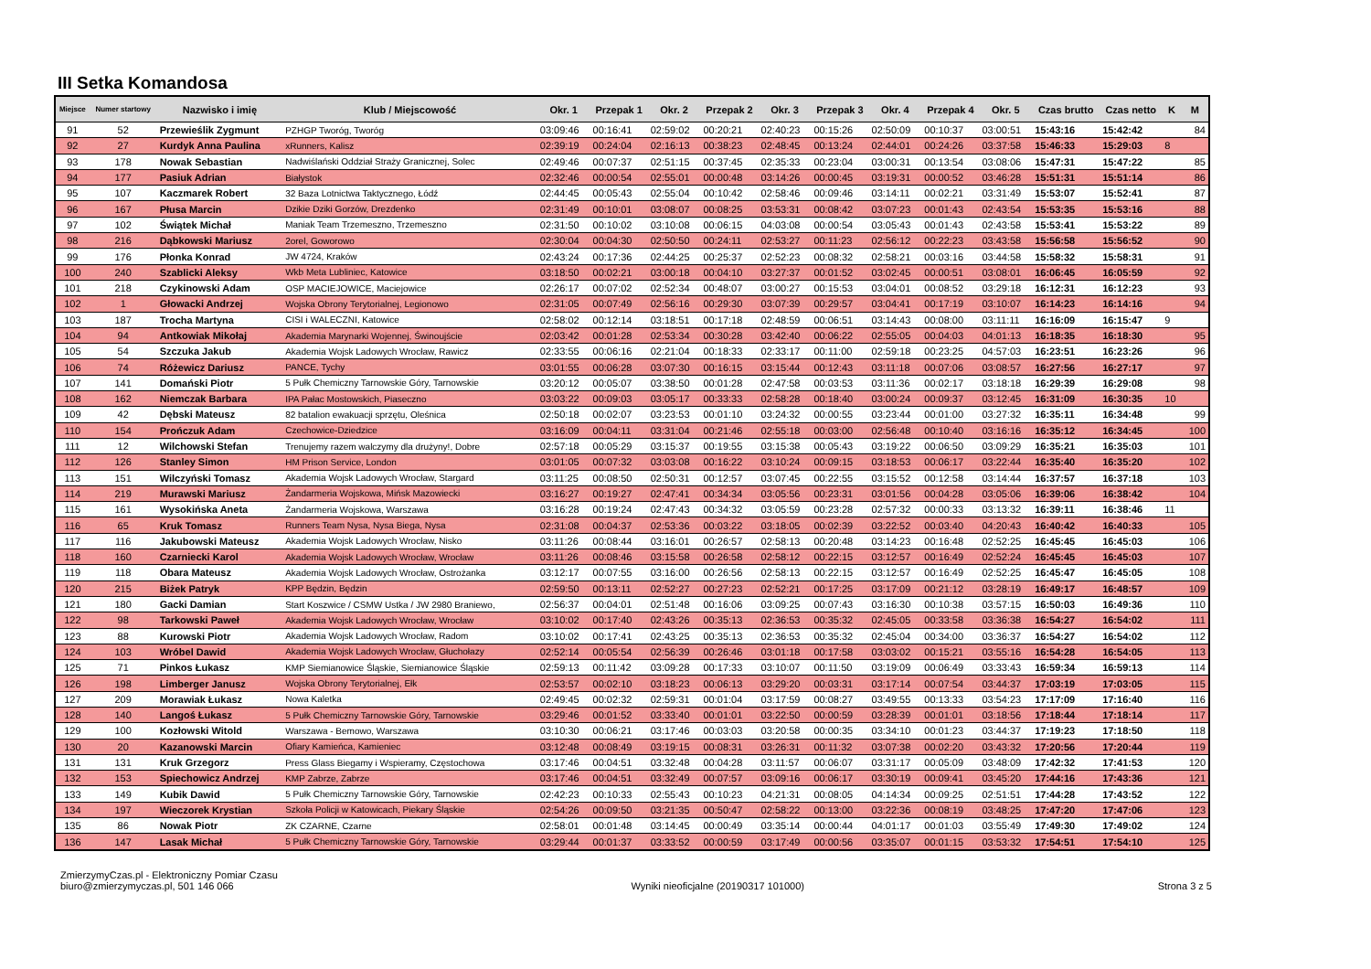III Setka Komandosa
| Miejsce | Numer startowy | Nazwisko i imię | Klub / Miejscowość | Okr. 1 | Przepak 1 | Okr. 2 | Przepak 2 | Okr. 3 | Przepak 3 | Okr. 4 | Przepak 4 | Okr. 5 | Czas brutto | Czas netto | K | M |
| --- | --- | --- | --- | --- | --- | --- | --- | --- | --- | --- | --- | --- | --- | --- | --- | --- |
| 91 | 52 | Przewieślik Zygmunt | PZHGP Tworóg, Tworóg | 03:09:46 | 00:16:41 | 02:59:02 | 00:20:21 | 02:40:23 | 00:15:26 | 02:50:09 | 00:10:37 | 03:00:51 | 15:43:16 | 15:42:42 | | 84 |
| 92 | 27 | Kurdyk Anna Paulina | xRunners, Kalisz | 02:39:19 | 00:24:04 | 02:16:13 | 00:38:23 | 02:48:45 | 00:13:24 | 02:44:01 | 00:24:26 | 03:37:58 | 15:46:33 | 15:29:03 | 8 | |
| 93 | 178 | Nowak Sebastian | Nadwiślański Oddział Straży Granicznej, Solec | 02:49:46 | 00:07:37 | 02:51:15 | 00:37:45 | 02:35:33 | 00:23:04 | 03:00:31 | 00:13:54 | 03:08:06 | 15:47:31 | 15:47:22 | | 85 |
| 94 | 177 | Pasiuk Adrian | Białystok | 02:32:46 | 00:00:54 | 02:55:01 | 00:00:48 | 03:14:26 | 00:00:45 | 03:19:31 | 00:00:52 | 03:46:28 | 15:51:31 | 15:51:14 | | 86 |
| 95 | 107 | Kaczmarek Robert | 32 Baza Lotnictwa Taktycznego, Łódź | 02:44:45 | 00:05:43 | 02:55:04 | 00:10:42 | 02:58:46 | 00:09:46 | 03:14:11 | 00:02:21 | 03:31:49 | 15:53:07 | 15:52:41 | | 87 |
| 96 | 167 | Płusa Marcin | Dzikie Dziki Gorzów, Drezdenko | 02:31:49 | 00:10:01 | 03:08:07 | 00:08:25 | 03:53:31 | 00:08:42 | 03:07:23 | 00:01:43 | 02:43:54 | 15:53:35 | 15:53:16 | | 88 |
| 97 | 102 | Świątek Michał | Maniak Team Trzemeszno, Trzemeszno | 02:31:50 | 00:10:02 | 03:10:08 | 00:06:15 | 04:03:08 | 00:00:54 | 03:05:43 | 00:01:43 | 02:43:58 | 15:53:41 | 15:53:22 | | 89 |
| 98 | 216 | Dąbkowski Mariusz | 2orel, Goworowo | 02:30:04 | 00:04:30 | 02:50:50 | 00:24:11 | 02:53:27 | 00:11:23 | 02:56:12 | 00:22:23 | 03:43:58 | 15:56:58 | 15:56:52 | | 90 |
| 99 | 176 | Płonka Konrad | JW 4724, Kraków | 02:43:24 | 00:17:36 | 02:44:25 | 00:25:37 | 02:52:23 | 00:08:32 | 02:58:21 | 00:03:16 | 03:44:58 | 15:58:32 | 15:58:31 | | 91 |
| 100 | 240 | Szablicki Aleksy | Wkb Meta Lubliniec, Katowice | 03:18:50 | 00:02:21 | 03:00:18 | 00:04:10 | 03:27:37 | 00:01:52 | 03:02:45 | 00:00:51 | 03:08:01 | 16:06:45 | 16:05:59 | | 92 |
| 101 | 218 | Czykinowski Adam | OSP MACIEJOWICE, Maciejowice | 02:26:17 | 00:07:02 | 02:52:34 | 00:48:07 | 03:00:27 | 00:15:53 | 03:04:01 | 00:08:52 | 03:29:18 | 16:12:31 | 16:12:23 | | 93 |
| 102 | 1 | Głowacki Andrzej | Wojska Obrony Terytorialnej, Legionowo | 02:31:05 | 00:07:49 | 02:56:16 | 00:29:30 | 03:07:39 | 00:29:57 | 03:04:41 | 00:17:19 | 03:10:07 | 16:14:23 | 16:14:16 | | 94 |
| 103 | 187 | Trocha Martyna | CISI i WALECZNI, Katowice | 02:58:02 | 00:12:14 | 03:18:51 | 00:17:18 | 02:48:59 | 00:06:51 | 03:14:43 | 00:08:00 | 03:11:11 | 16:16:09 | 16:15:47 | 9 | |
| 104 | 94 | Antkowiak Mikołaj | Akademia Marynarki Wojennej, Świnoujście | 02:03:42 | 00:01:28 | 02:53:34 | 00:30:28 | 03:42:40 | 00:06:22 | 02:55:05 | 00:04:03 | 04:01:13 | 16:18:35 | 16:18:30 | | 95 |
| 105 | 54 | Szczuka Jakub | Akademia Wojsk Ladowych Wrocław, Rawicz | 02:33:55 | 00:06:16 | 02:21:04 | 00:18:33 | 02:33:17 | 00:11:00 | 02:59:18 | 00:23:25 | 04:57:03 | 16:23:51 | 16:23:26 | | 96 |
| 106 | 74 | Różewicz Dariusz | PANCE, Tychy | 03:01:55 | 00:06:28 | 03:07:30 | 00:16:15 | 03:15:44 | 00:12:43 | 03:11:18 | 00:07:06 | 03:08:57 | 16:27:56 | 16:27:17 | | 97 |
| 107 | 141 | Domański Piotr | 5 Pułk Chemiczny Tarnowskie Góry, Tarnowskie | 03:20:12 | 00:05:07 | 03:38:50 | 00:01:28 | 02:47:58 | 00:03:53 | 03:11:36 | 00:02:17 | 03:18:18 | 16:29:39 | 16:29:08 | | 98 |
| 108 | 162 | Niemczak Barbara | IPA Pałac Mostowskich, Piaseczno | 03:03:22 | 00:09:03 | 03:05:17 | 00:33:33 | 02:58:28 | 00:18:40 | 03:00:24 | 00:09:37 | 03:12:45 | 16:31:09 | 16:30:35 | 10 | |
| 109 | 42 | Dębski Mateusz | 82 batalion ewakuacji sprzętu, Oleśnica | 02:50:18 | 00:02:07 | 03:23:53 | 00:01:10 | 03:24:32 | 00:00:55 | 03:23:44 | 00:01:00 | 03:27:32 | 16:35:11 | 16:34:48 | | 99 |
| 110 | 154 | Prończuk Adam | Czechowice-Dziedzice | 03:16:09 | 00:04:11 | 03:31:04 | 00:21:46 | 02:55:18 | 00:03:00 | 02:56:48 | 00:10:40 | 03:16:16 | 16:35:12 | 16:34:45 | | 100 |
| 111 | 12 | Wilchowski Stefan | Trenujemy razem walczymy dla drużyny!, Dobre | 02:57:18 | 00:05:29 | 03:15:37 | 00:19:55 | 03:15:38 | 00:05:43 | 03:19:22 | 00:06:50 | 03:09:29 | 16:35:21 | 16:35:03 | | 101 |
| 112 | 126 | Stanley Simon | HM Prison Service, London | 03:01:05 | 00:07:32 | 03:03:08 | 00:16:22 | 03:10:24 | 00:09:15 | 03:18:53 | 00:06:17 | 03:22:44 | 16:35:40 | 16:35:20 | | 102 |
| 113 | 151 | Wilczyński Tomasz | Akademia Wojsk Ladowych Wrocław, Stargard | 03:11:25 | 00:08:50 | 02:50:31 | 00:12:57 | 03:07:45 | 00:22:55 | 03:15:52 | 00:12:58 | 03:14:44 | 16:37:57 | 16:37:18 | | 103 |
| 114 | 219 | Murawski Mariusz | Żandarmeria Wojskowa, Mińsk Mazowiecki | 03:16:27 | 00:19:27 | 02:47:41 | 00:34:34 | 03:05:56 | 00:23:31 | 03:01:56 | 00:04:28 | 03:05:06 | 16:39:06 | 16:38:42 | | 104 |
| 115 | 161 | Wysokińska Aneta | Żandarmeria Wojskowa, Warszawa | 03:16:28 | 00:19:24 | 02:47:43 | 00:34:32 | 03:05:59 | 00:23:28 | 02:57:32 | 00:00:33 | 03:13:32 | 16:39:11 | 16:38:46 | 11 | |
| 116 | 65 | Kruk Tomasz | Runners Team Nysa, Nysa Biega, Nysa | 02:31:08 | 00:04:37 | 02:53:36 | 00:03:22 | 03:18:05 | 00:02:39 | 03:22:52 | 00:03:40 | 04:20:43 | 16:40:42 | 16:40:33 | | 105 |
| 117 | 116 | Jakubowski Mateusz | Akademia Wojsk Ladowych Wrocław, Nisko | 03:11:26 | 00:08:44 | 03:16:01 | 00:26:57 | 02:58:13 | 00:20:48 | 03:14:23 | 00:16:48 | 02:52:25 | 16:45:45 | 16:45:03 | | 106 |
| 118 | 160 | Czarniecki Karol | Akademia Wojsk Ladowych Wrocław, Wrocław | 03:11:26 | 00:08:46 | 03:15:58 | 00:26:58 | 02:58:12 | 00:22:15 | 03:12:57 | 00:16:49 | 02:52:24 | 16:45:45 | 16:45:03 | | 107 |
| 119 | 118 | Obara Mateusz | Akademia Wojsk Ladowych Wrocław, Ostrożanka | 03:12:17 | 00:07:55 | 03:16:00 | 00:26:56 | 02:58:13 | 00:22:15 | 03:12:57 | 00:16:49 | 02:52:25 | 16:45:47 | 16:45:05 | | 108 |
| 120 | 215 | Biżek Patryk | KPP Będzin, Będzin | 02:59:50 | 00:13:11 | 02:52:27 | 00:27:23 | 02:52:21 | 00:17:25 | 03:17:09 | 00:21:12 | 03:28:19 | 16:49:17 | 16:48:57 | | 109 |
| 121 | 180 | Gacki Damian | Start Koszwice / CSMW Ustka / JW 2980 Braniewo, | 02:56:37 | 00:04:01 | 02:51:48 | 00:16:06 | 03:09:25 | 00:07:43 | 03:16:30 | 00:10:38 | 03:57:15 | 16:50:03 | 16:49:36 | | 110 |
| 122 | 98 | Tarkowski Paweł | Akademia Wojsk Ladowych Wrocław, Wrocław | 03:10:02 | 00:17:40 | 02:43:26 | 00:35:13 | 02:36:53 | 00:35:32 | 02:45:05 | 00:33:58 | 03:36:38 | 16:54:27 | 16:54:02 | | 111 |
| 123 | 88 | Kurowski Piotr | Akademia Wojsk Ladowych Wrocław, Radom | 03:10:02 | 00:17:41 | 02:43:25 | 00:35:13 | 02:36:53 | 00:35:32 | 02:45:04 | 00:34:00 | 03:36:37 | 16:54:27 | 16:54:02 | | 112 |
| 124 | 103 | Wróbel Dawid | Akademia Wojsk Ladowych Wrocław, Głuchołazy | 02:52:14 | 00:05:54 | 02:56:39 | 00:26:46 | 03:01:18 | 00:17:58 | 03:03:02 | 00:15:21 | 03:55:16 | 16:54:28 | 16:54:05 | | 113 |
| 125 | 71 | Pinkos Łukasz | KMP Siemianowice Śląskie, Siemianowice Śląskie | 02:59:13 | 00:11:42 | 03:09:28 | 00:17:33 | 03:10:07 | 00:11:50 | 03:19:09 | 00:06:49 | 03:33:43 | 16:59:34 | 16:59:13 | | 114 |
| 126 | 198 | Limberger Janusz | Wojska Obrony Terytorialnej, Ełk | 02:53:57 | 00:02:10 | 03:18:23 | 00:06:13 | 03:29:20 | 00:03:31 | 03:17:14 | 00:07:54 | 03:44:37 | 17:03:19 | 17:03:05 | | 115 |
| 127 | 209 | Morawiak Łukasz | Nowa Kaletka | 02:49:45 | 00:02:32 | 02:59:31 | 00:01:04 | 03:17:59 | 00:08:27 | 03:49:55 | 00:13:33 | 03:54:23 | 17:17:09 | 17:16:40 | | 116 |
| 128 | 140 | Langoś Łukasz | 5 Pułk Chemiczny Tarnowskie Góry, Tarnowskie | 03:29:46 | 00:01:52 | 03:33:40 | 00:01:01 | 03:22:50 | 00:00:59 | 03:28:39 | 00:01:01 | 03:18:56 | 17:18:44 | 17:18:14 | | 117 |
| 129 | 100 | Kozłowski Witold | Warszawa - Bemowo, Warszawa | 03:10:30 | 00:06:21 | 03:17:46 | 00:03:03 | 03:20:58 | 00:00:35 | 03:34:10 | 00:01:23 | 03:44:37 | 17:19:23 | 17:18:50 | | 118 |
| 130 | 20 | Kazanowski Marcin | Ofiary Kamieńca, Kamieniec | 03:12:48 | 00:08:49 | 03:19:15 | 00:08:31 | 03:26:31 | 00:11:32 | 03:07:38 | 00:02:20 | 03:43:32 | 17:20:56 | 17:20:44 | | 119 |
| 131 | 131 | Kruk Grzegorz | Press Glass Biegamy i Wspieramy, Częstochowa | 03:17:46 | 00:04:51 | 03:32:48 | 00:04:28 | 03:11:57 | 00:06:07 | 03:31:17 | 00:05:09 | 03:48:09 | 17:42:32 | 17:41:53 | | 120 |
| 132 | 153 | Spiechowicz Andrzej | KMP Zabrze, Zabrze | 03:17:46 | 00:04:51 | 03:32:49 | 00:07:57 | 03:09:16 | 00:06:17 | 03:30:19 | 00:09:41 | 03:45:20 | 17:44:16 | 17:43:36 | | 121 |
| 133 | 149 | Kubik Dawid | 5 Pułk Chemiczny Tarnowskie Góry, Tarnowskie | 02:42:23 | 00:10:33 | 02:55:43 | 00:10:23 | 04:21:31 | 00:08:05 | 04:14:34 | 00:09:25 | 02:51:51 | 17:44:28 | 17:43:52 | | 122 |
| 134 | 197 | Wieczorek Krystian | Szkoła Policji w Katowicach, Piekary Śląskie | 02:54:26 | 00:09:50 | 03:21:35 | 00:50:47 | 02:58:22 | 00:13:00 | 03:22:36 | 00:08:19 | 03:48:25 | 17:47:20 | 17:47:06 | | 123 |
| 135 | 86 | Nowak Piotr | ZK CZARNE, Czarne | 02:58:01 | 00:01:48 | 03:14:45 | 00:00:49 | 03:35:14 | 00:00:44 | 04:01:17 | 00:01:03 | 03:55:49 | 17:49:30 | 17:49:02 | | 124 |
| 136 | 147 | Lasak Michał | 5 Pułk Chemiczny Tarnowskie Góry, Tarnowskie | 03:29:44 | 00:01:37 | 03:33:52 | 00:00:59 | 03:17:49 | 00:00:56 | 03:35:07 | 00:01:15 | 03:53:32 | 17:54:51 | 17:54:10 | | 125 |
ZmierzymyCzas.pl - Elektroniczny Pomiar Czasu
biuro@zmierzymyczas.pl, 501 146 066
Wyniki nieoficjalne (20190317 101000)
Strona 3 z 5